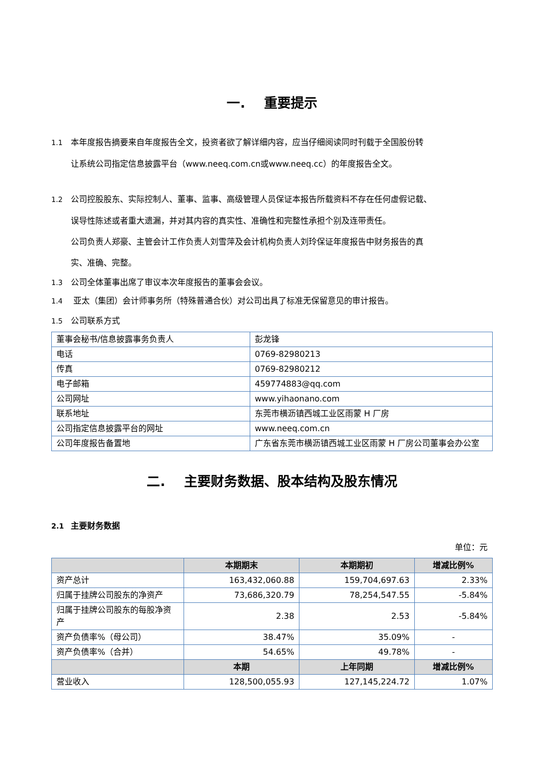一. 重要提示
1.1 本年度报告摘要来自年度报告全文，投资者欲了解详细内容，应当仔细阅读同时刊载于全国股份转
让系统公司指定信息披露平台（www.neeq.com.cn或www.neeq.cc）的年度报告全文。
1.2 公司控股股东、实际控制人、董事、监事、高级管理人员保证本报告所载资料不存在任何虚假记载、
误导性陈述或者重大遗漏，并对其内容的真实性、准确性和完整性承担个别及连带责任。
公司负责人郑豪、主管会计工作负责人刘雪萍及会计机构负责人刘玲保证年度报告中财务报告的真
实、准确、完整。
1.3 公司全体董事出席了审议本次年度报告的董事会会议。
1.4 亚太（集团）会计师事务所（特殊普通合伙）对公司出具了标准无保留意见的审计报告。
1.5 公司联系方式
| 董事会秘书/信息披露事务负责人 | 彭龙锋 |
| 电话 | 0769-82980213 |
| 传真 | 0769-82980212 |
| 电子邮箱 | 459774883@qq.com |
| 公司网址 | www.yihaonano.com |
| 联系地址 | 东莞市横沥镇西城工业区雨蒙 H 厂房 |
| 公司指定信息披露平台的网址 | www.neeq.com.cn |
| 公司年度报告备置地 | 广东省东莞市横沥镇西城工业区雨蒙 H 厂房公司董事会办公室 |
二. 主要财务数据、股本结构及股东情况
2.1 主要财务数据
单位：元
| | 本期期末 | 本期期初 | 增减比例% |
| --- | --- | --- | --- |
| 资产总计 | 163,432,060.88 | 159,704,697.63 | 2.33% |
| 归属于挂牌公司股东的净资产 | 73,686,320.79 | 78,254,547.55 | -5.84% |
| 归属于挂牌公司股东的每股净资产 | 2.38 | 2.53 | -5.84% |
| 资产负债率%（母公司） | 38.47% | 35.09% | - |
| 资产负债率%（合并） | 54.65% | 49.78% | - |
| | 本期 | 上年同期 | 增减比例% |
| 营业收入 | 128,500,055.93 | 127,145,224.72 | 1.07% |